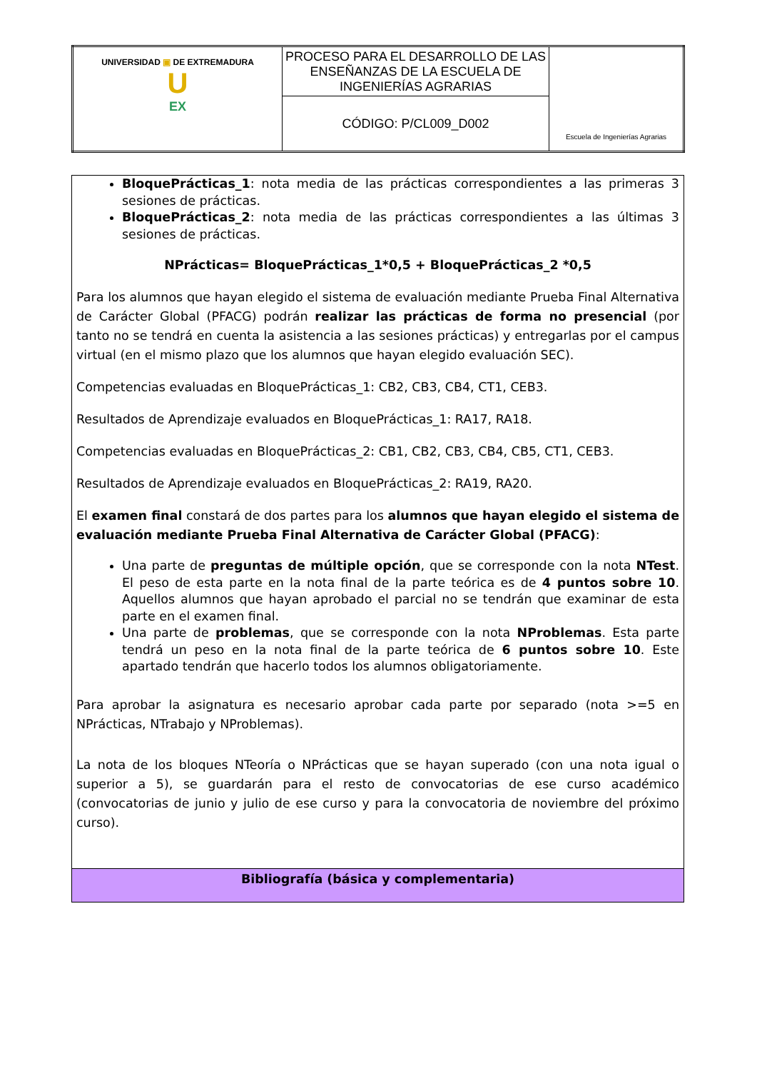| UNIVERSIDAD ▣ DE EXTREMADURA U EX | PROCESO PARA EL DESARROLLO DE LAS ENSEÑANZAS DE LA ESCUELA DE INGENIERÍAS AGRARIAS | Escuela de Ingenierías Agrarias |
| | CÓDIGO: P/CL009_D002 | |
BloquePrácticas_1: nota media de las prácticas correspondientes a las primeras 3 sesiones de prácticas.
BloquePrácticas_2: nota media de las prácticas correspondientes a las últimas 3 sesiones de prácticas.
NPrácticas= BloquePrácticas_1*0,5 + BloquePrácticas_2 *0,5
Para los alumnos que hayan elegido el sistema de evaluación mediante Prueba Final Alternativa de Carácter Global (PFACG) podrán realizar las prácticas de forma no presencial (por tanto no se tendrá en cuenta la asistencia a las sesiones prácticas) y entregarlas por el campus virtual (en el mismo plazo que los alumnos que hayan elegido evaluación SEC).
Competencias evaluadas en BloquePrácticas_1: CB2, CB3, CB4, CT1, CEB3.
Resultados de Aprendizaje evaluados en BloquePrácticas_1: RA17, RA18.
Competencias evaluadas en BloquePrácticas_2: CB1, CB2, CB3, CB4, CB5, CT1, CEB3.
Resultados de Aprendizaje evaluados en BloquePrácticas_2: RA19, RA20.
El examen final constará de dos partes para los alumnos que hayan elegido el sistema de evaluación mediante Prueba Final Alternativa de Carácter Global (PFACG):
Una parte de preguntas de múltiple opción, que se corresponde con la nota NTest. El peso de esta parte en la nota final de la parte teórica es de 4 puntos sobre 10. Aquellos alumnos que hayan aprobado el parcial no se tendrán que examinar de esta parte en el examen final.
Una parte de problemas, que se corresponde con la nota NProblemas. Esta parte tendrá un peso en la nota final de la parte teórica de 6 puntos sobre 10. Este apartado tendrán que hacerlo todos los alumnos obligatoriamente.
Para aprobar la asignatura es necesario aprobar cada parte por separado (nota >=5 en NPrácticas, NTrabajo y NProblemas).
La nota de los bloques NTeoría o NPrácticas que se hayan superado (con una nota igual o superior a 5), se guardarán para el resto de convocatorias de ese curso académico (convocatorias de junio y julio de ese curso y para la convocatoria de noviembre del próximo curso).
Bibliografía (básica y complementaria)